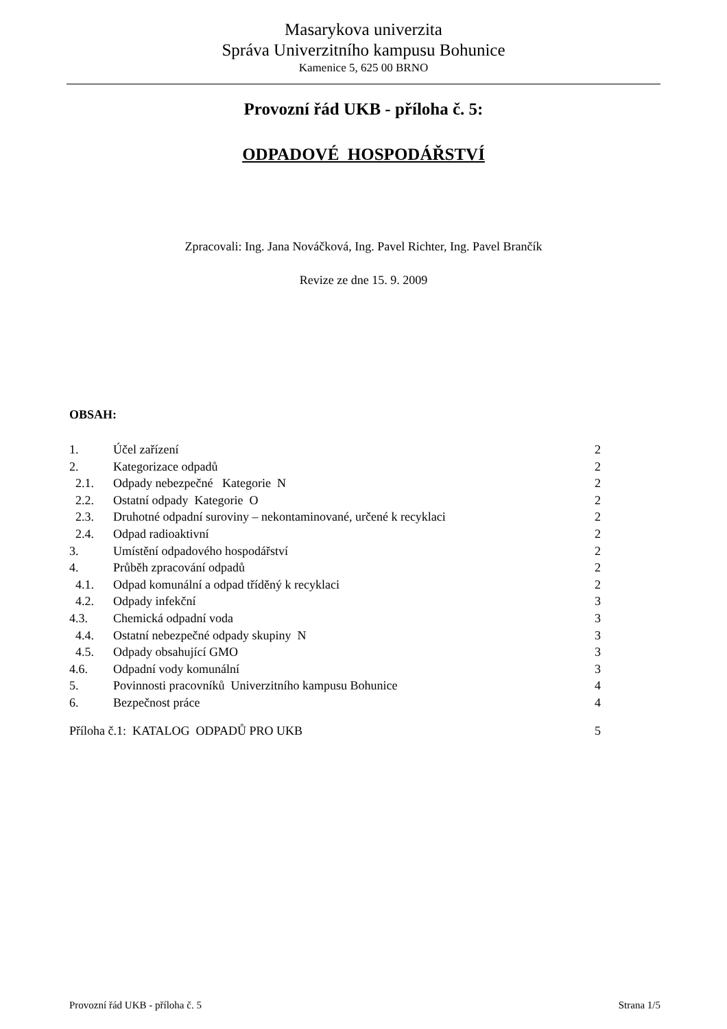Masarykova univerzita
Správa Univerzitního kampusu Bohunice
Kamenice 5, 625 00 BRNO
Provozní řád UKB - příloha č. 5:
ODPADOVÉ HOSPODÁŘSTVÍ
Zpracovali: Ing. Jana Nováčková, Ing. Pavel Richter, Ing. Pavel Brančík
Revize ze dne 15. 9. 2009
OBSAH:
| 1. | Účel zařízení | 2 |
| 2. | Kategorizace odpadů | 2 |
| 2.1. | Odpady nebezpečné Kategorie N | 2 |
| 2.2. | Ostatní odpady Kategorie O | 2 |
| 2.3. | Druhotné odpadní suroviny – nekontaminované, určené k recyklaci | 2 |
| 2.4. | Odpad radioaktivní | 2 |
| 3. | Umístění odpadového hospodářství | 2 |
| 4. | Průběh zpracování odpadů | 2 |
| 4.1. | Odpad komunální a odpad tříděný k recyklaci | 2 |
| 4.2. | Odpady infekční | 3 |
| 4.3. | Chemická odpadní voda | 3 |
| 4.4. | Ostatní nebezpečné odpady skupiny N | 3 |
| 4.5. | Odpady obsahující GMO | 3 |
| 4.6. | Odpadní vody komunální | 3 |
| 5. | Povinnosti pracovníků Univerzitního kampusu Bohunice | 4 |
| 6. | Bezpečnost práce | 4 |
| Příloha č.1: KATALOG ODPADŮ PRO UKB | | 5 |
Provozní řád UKB - příloha č. 5 Strana 1/5